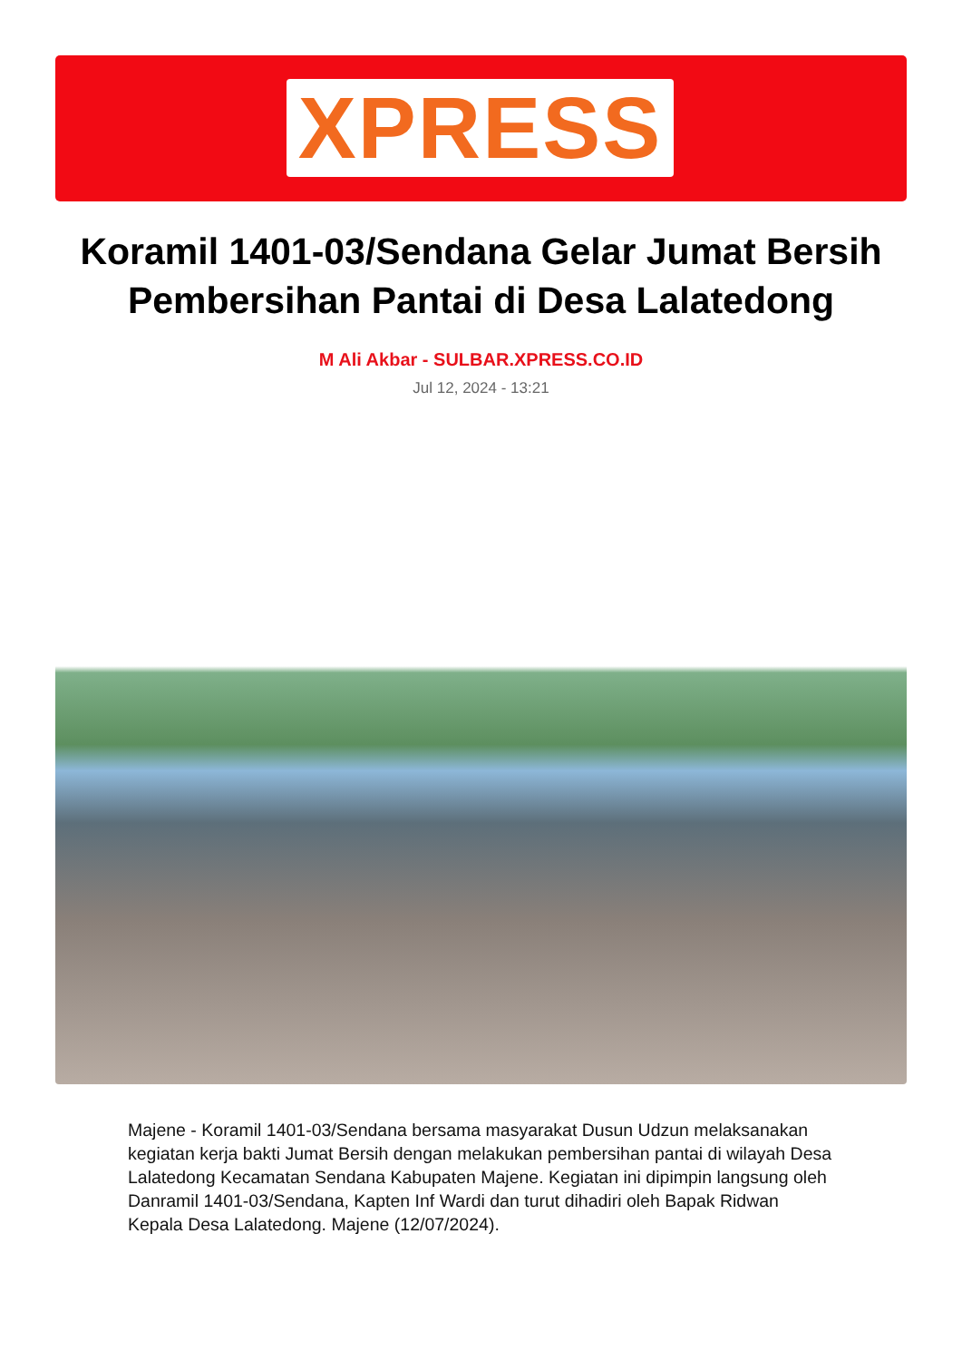XPRESS
Koramil 1401-03/Sendana Gelar Jumat Bersih Pembersihan Pantai di Desa Lalatedong
M Ali Akbar - SULBAR.XPRESS.CO.ID
Jul 12, 2024 - 13:21
Majene - Koramil 1401-03/Sendana bersama masyarakat Dusun Udzun melaksanakan kegiatan kerja bakti Jumat Bersih dengan melakukan pembersihan pantai di wilayah Desa Lalatedong Kecamatan Sendana Kabupaten Majene. Kegiatan ini dipimpin langsung oleh Danramil 1401-03/Sendana, Kapten Inf Wardi dan turut dihadiri oleh Bapak Ridwan Kepala Desa Lalatedong. Majene (12/07/2024).